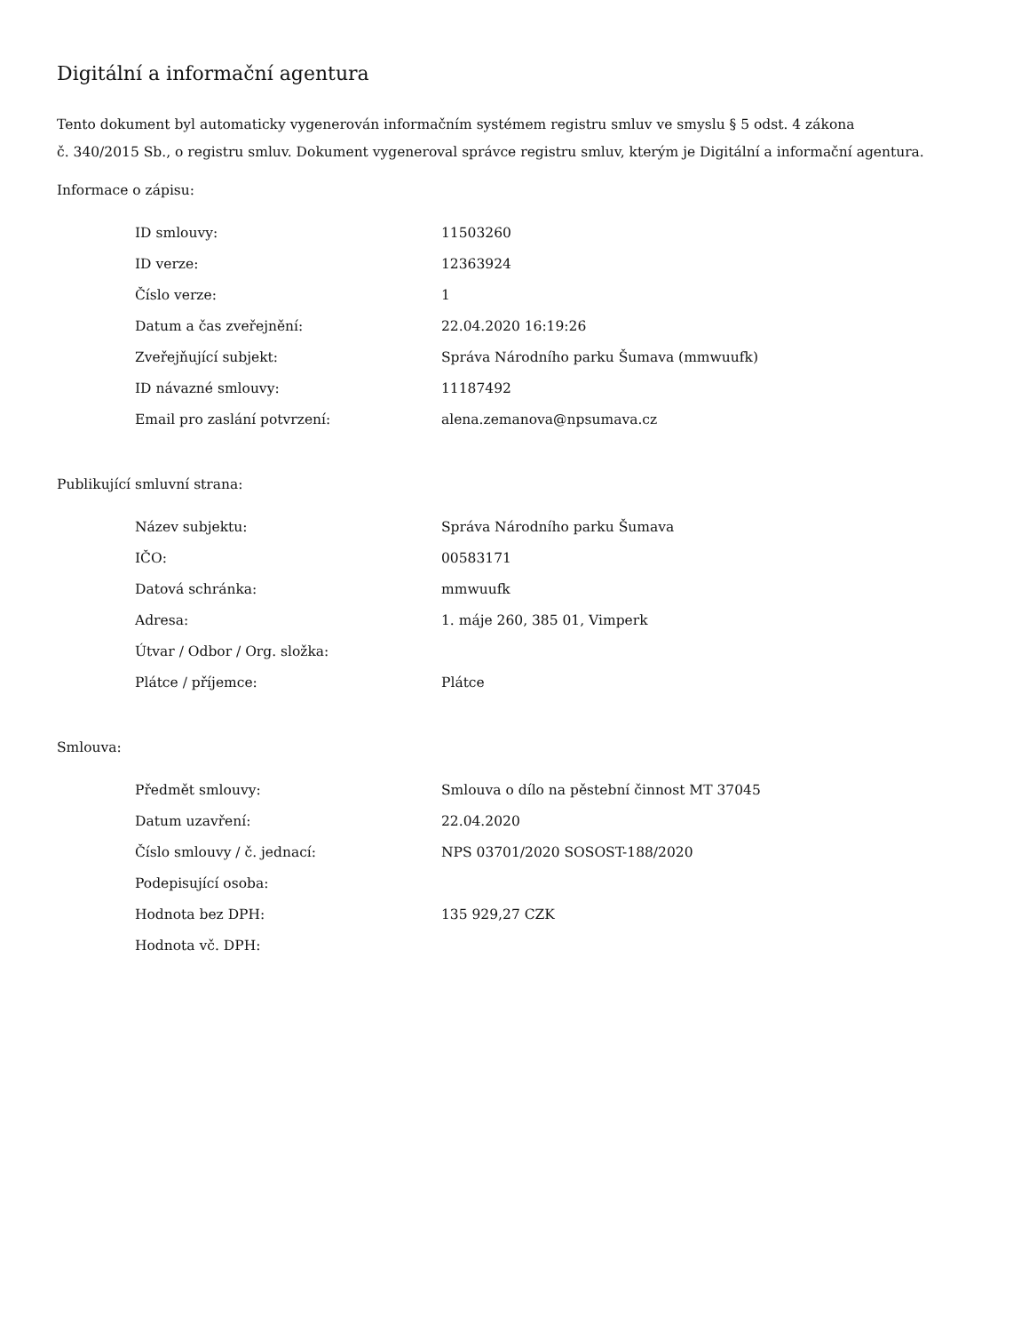Digitální a informační agentura
Tento dokument byl automaticky vygenerován informačním systémem registru smluv ve smyslu § 5 odst. 4 zákona
č. 340/2015 Sb., o registru smluv. Dokument vygeneroval správce registru smluv, kterým je Digitální a informační agentura.
Informace o zápisu:
| ID smlouvy: | 11503260 |
| ID verze: | 12363924 |
| Číslo verze: | 1 |
| Datum a čas zveřejnění: | 22.04.2020 16:19:26 |
| Zveřejňující subjekt: | Správa Národního parku Šumava (mmwuufk) |
| ID návazné smlouvy: | 11187492 |
| Email pro zaslání potvrzení: | alena.zemanova@npsumava.cz |
Publikující smluvní strana:
| Název subjektu: | Správa Národního parku Šumava |
| IČO: | 00583171 |
| Datová schránka: | mmwuufk |
| Adresa: | 1. máje 260, 385 01, Vimperk |
| Útvar / Odbor / Org. složka: | |
| Plátce / příjemce: | Plátce |
Smlouva:
| Předmět smlouvy: | Smlouva o dílo na pěstební činnost MT 37045 |
| Datum uzavření: | 22.04.2020 |
| Číslo smlouvy / č. jednací: | NPS 03701/2020 SOSOST-188/2020 |
| Podepisující osoba: | |
| Hodnota bez DPH: | 135 929,27 CZK |
| Hodnota vč. DPH: | |